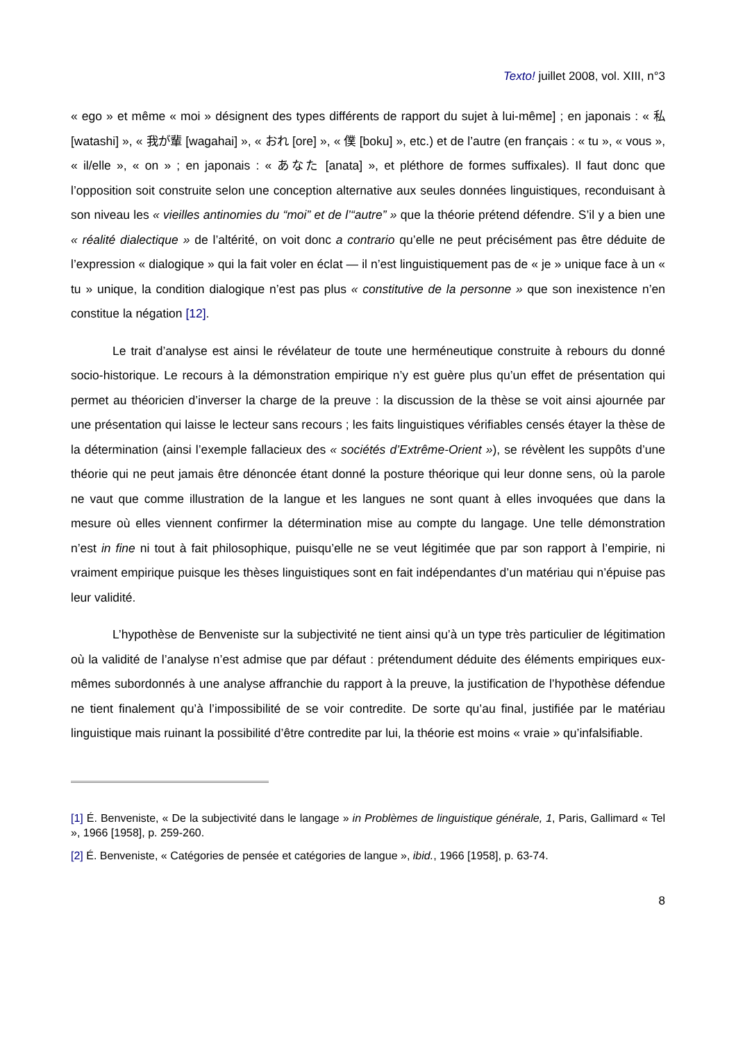Texto! juillet 2008, vol. XIII, n°3
« ego » et même « moi » désignent des types différents de rapport du sujet à lui-même] ; en japonais : « 私 [watashi] », « 我が輩 [wagahai] », « おれ [ore] », « 僕 [boku] », etc.) et de l’autre (en français : « tu », « vous », « il/elle », « on » ; en japonais : « あなた [anata] », et pléthore de formes suffixales). Il faut donc que l’opposition soit construite selon une conception alternative aux seules données linguistiques, reconduisant à son niveau les « vieilles antinomies du “moi” et de l’“autre” » que la théorie prétend défendre. S’il y a bien une « réalité dialectique » de l’altérité, on voit donc a contrario qu’elle ne peut précisément pas être déduite de l’expression « dialogique » qui la fait voler en éclat — il n’est linguistiquement pas de « je » unique face à un « tu » unique, la condition dialogique n’est pas plus « constitutive de la personne » que son inexistence n’en constitue la négation [12].
Le trait d’analyse est ainsi le révélateur de toute une herméneutique construite à rebours du donné socio-historique. Le recours à la démonstration empirique n’y est guère plus qu’un effet de présentation qui permet au théoricien d’inverser la charge de la preuve : la discussion de la thèse se voit ainsi ajournée par une présentation qui laisse le lecteur sans recours ; les faits linguistiques vérifiables censés étayer la thèse de la détermination (ainsi l’exemple fallacieux des « sociétés d’Extrême-Orient »), se révèlent les suppôts d’une théorie qui ne peut jamais être dénoncée étant donné la posture théorique qui leur donne sens, où la parole ne vaut que comme illustration de la langue et les langues ne sont quant à elles invoquées que dans la mesure où elles viennent confirmer la détermination mise au compte du langage. Une telle démonstration n’est in fine ni tout à fait philosophique, puisqu’elle ne se veut légitimée que par son rapport à l’empirie, ni vraiment empirique puisque les thèses linguistiques sont en fait indépendantes d’un matériau qui n’épuise pas leur validité.
L’hypothèse de Benveniste sur la subjectivité ne tient ainsi qu’à un type très particulier de légitimation où la validité de l’analyse n’est admise que par défaut : prétendument déduite des éléments empiriques eux-mêmes subordonnés à une analyse affranchie du rapport à la preuve, la justification de l’hypothèse défendue ne tient finalement qu’à l’impossibilité de se voir contredite. De sorte qu’au final, justifiée par le matériau linguistique mais ruinant la possibilité d’être contredite par lui, la théorie est moins « vraie » qu’infalsifiable.
[1] É. Benveniste, « De la subjectivité dans le langage » in Problèmes de linguistique générale, 1, Paris, Gallimard « Tel », 1966 [1958], p. 259-260.
[2] É. Benveniste, « Catégories de pensée et catégories de langue », ibid., 1966 [1958], p. 63-74.
8